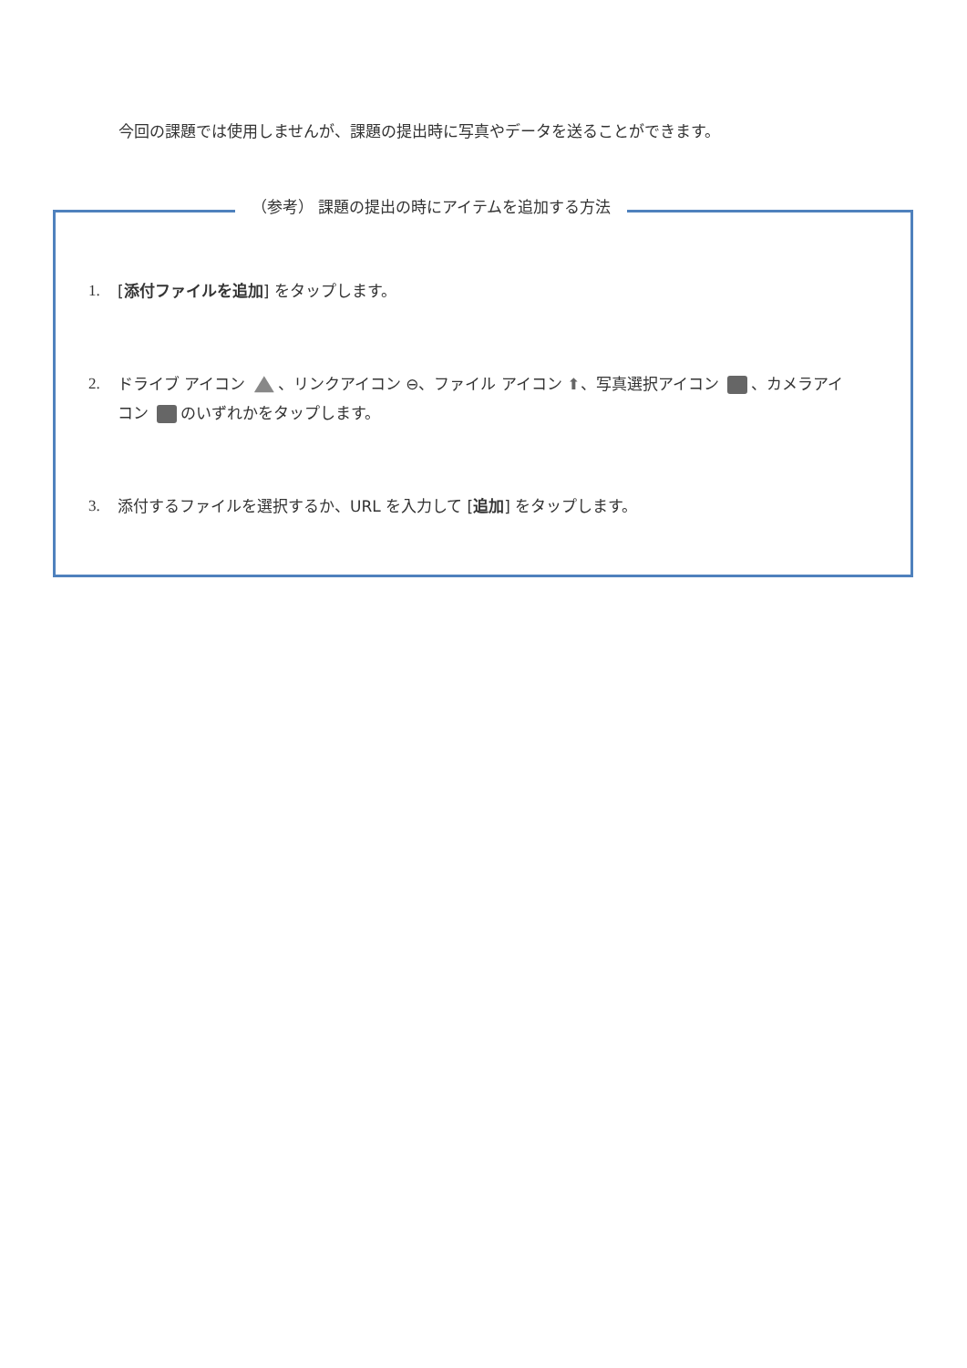今回の課題では使用しませんが、課題の提出時に写真やデータを送ることができます。
（参考） 課題の提出の時にアイテムを追加する方法
1. [添付ファイルを追加] をタップします。
2. ドライブ アイコン 、リンクアイコン ⊖、ファイル アイコン ⬆、写真選択アイコン 、カメラアイコン のいずれかをタップします。
3. 添付するファイルを選択するか、URL を入力して [追加] をタップします。